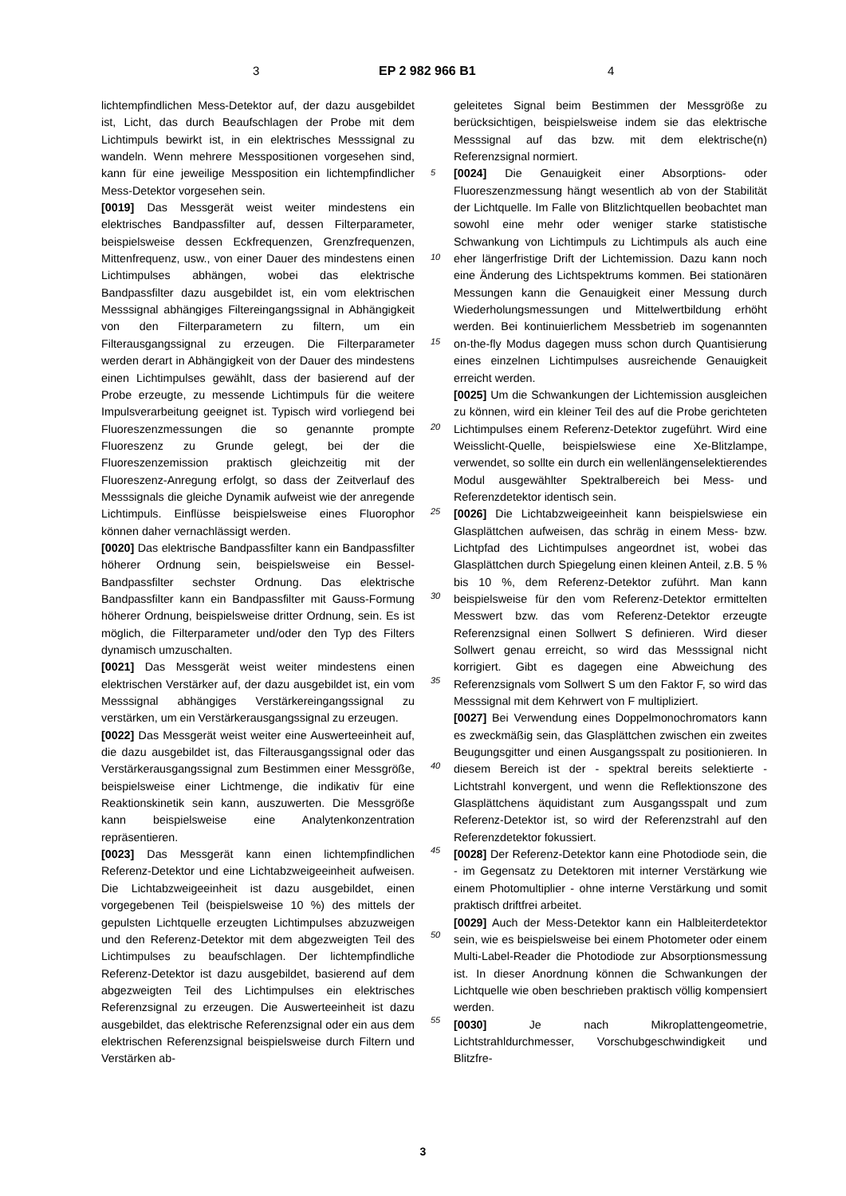3 EP 2 982 966 B1 4
5
10
15
20
25
30
35
40
45
50
55
lichtempfindlichen Mess-Detektor auf, der dazu ausgebildet ist, Licht, das durch Beaufschlagen der Probe mit dem Lichtimpuls bewirkt ist, in ein elektrisches Messsignal zu wandeln. Wenn mehrere Messpositionen vorgesehen sind, kann für eine jeweilige Messposition ein lichtempfindlicher Mess-Detektor vorgesehen sein.
[0019] Das Messgerät weist weiter mindestens ein elektrisches Bandpassfilter auf, dessen Filterparameter, beispielsweise dessen Eckfrequenzen, Grenzfrequenzen, Mittenfrequenz, usw., von einer Dauer des mindestens einen Lichtimpulses abhängen, wobei das elektrische Bandpassfilter dazu ausgebildet ist, ein vom elektrischen Messsignal abhängiges Filtereingangssignal in Abhängigkeit von den Filterparametern zu filtern, um ein Filterausgangssignal zu erzeugen. Die Filterparameter werden derart in Abhängigkeit von der Dauer des mindestens einen Lichtimpulses gewählt, dass der basierend auf der Probe erzeugte, zu messende Lichtimpuls für die weitere Impulsverarbeitung geeignet ist. Typisch wird vorliegend bei Fluoreszenzmessungen die so genannte prompte Fluoreszenz zu Grunde gelegt, bei der die Fluoreszenzemission praktisch gleichzeitig mit der Fluoreszenz-Anregung erfolgt, so dass der Zeitverlauf des Messsignals die gleiche Dynamik aufweist wie der anregende Lichtimpuls. Einflüsse beispielsweise eines Fluorophor können daher vernachlässigt werden.
[0020] Das elektrische Bandpassfilter kann ein Bandpassfilter höherer Ordnung sein, beispielsweise ein Bessel-Bandpassfilter sechster Ordnung. Das elektrische Bandpassfilter kann ein Bandpassfilter mit Gauss-Formung höherer Ordnung, beispielsweise dritter Ordnung, sein. Es ist möglich, die Filterparameter und/oder den Typ des Filters dynamisch umzuschalten.
[0021] Das Messgerät weist weiter mindestens einen elektrischen Verstärker auf, der dazu ausgebildet ist, ein vom Messsignal abhängiges Verstärkereingangssignal zu verstärken, um ein Verstärkerausgangssignal zu erzeugen.
[0022] Das Messgerät weist weiter eine Auswerteeinheit auf, die dazu ausgebildet ist, das Filterausgangssignal oder das Verstärkerausgangssignal zum Bestimmen einer Messgröße, beispielsweise einer Lichtmenge, die indikativ für eine Reaktionskinetik sein kann, auszuwerten. Die Messgröße kann beispielsweise eine Analytenkonzentration repräsentieren.
[0023] Das Messgerät kann einen lichtempfindlichen Referenz-Detektor und eine Lichtabzweigeeinheit aufweisen. Die Lichtabzweigeeinheit ist dazu ausgebildet, einen vorgegebenen Teil (beispielsweise 10 %) des mittels der gepulsten Lichtquelle erzeugten Lichtimpulses abzuzweigen und den Referenz-Detektor mit dem abgezweigten Teil des Lichtimpulses zu beaufschlagen. Der lichtempfindliche Referenz-Detektor ist dazu ausgebildet, basierend auf dem abgezweigten Teil des Lichtimpulses ein elektrisches Referenzsignal zu erzeugen. Die Auswerteeinheit ist dazu ausgebildet, das elektrische Referenzsignal oder ein aus dem elektrischen Referenzsignal beispielsweise durch Filtern und Verstärken ab-
geleitetes Signal beim Bestimmen der Messgröße zu berücksichtigen, beispielsweise indem sie das elektrische Messsignal auf das bzw. mit dem elektrische(n) Referenzsignal normiert.
[0024] Die Genauigkeit einer Absorptions- oder Fluoreszenzmessung hängt wesentlich ab von der Stabilität der Lichtquelle. Im Falle von Blitzlichtquellen beobachtet man sowohl eine mehr oder weniger starke statistische Schwankung von Lichtimpuls zu Lichtimpuls als auch eine eher längerfristige Drift der Lichtemission. Dazu kann noch eine Änderung des Lichtspektrums kommen. Bei stationären Messungen kann die Genauigkeit einer Messung durch Wiederholungsmessungen und Mittelwertbildung erhöht werden. Bei kontinuierlichem Messbetrieb im sogenannten on-the-fly Modus dagegen muss schon durch Quantisierung eines einzelnen Lichtimpulses ausreichende Genauigkeit erreicht werden.
[0025] Um die Schwankungen der Lichtemission ausgleichen zu können, wird ein kleiner Teil des auf die Probe gerichteten Lichtimpulses einem Referenz-Detektor zugeführt. Wird eine Weisslicht-Quelle, beispielswiese eine Xe-Blitzlampe, verwendet, so sollte ein durch ein wellenlängenselektierendes Modul ausgewählter Spektralbereich bei Mess- und Referenzdetektor identisch sein.
[0026] Die Lichtabzweigeeinheit kann beispielswiese ein Glasplättchen aufweisen, das schräg in einem Mess- bzw. Lichtpfad des Lichtimpulses angeordnet ist, wobei das Glasplättchen durch Spiegelung einen kleinen Anteil, z.B. 5 % bis 10 %, dem Referenz-Detektor zuführt. Man kann beispielsweise für den vom Referenz-Detektor ermittelten Messwert bzw. das vom Referenz-Detektor erzeugte Referenzsignal einen Sollwert S definieren. Wird dieser Sollwert genau erreicht, so wird das Messsignal nicht korrigiert. Gibt es dagegen eine Abweichung des Referenzsignals vom Sollwert S um den Faktor F, so wird das Messsignal mit dem Kehrwert von F multipliziert.
[0027] Bei Verwendung eines Doppelmonochromators kann es zweckmäßig sein, das Glasplättchen zwischen ein zweites Beugungsgitter und einen Ausgangsspalt zu positionieren. In diesem Bereich ist der - spektral bereits selektierte - Lichtstrahl konvergent, und wenn die Reflektionszone des Glasplättchens äquidistant zum Ausgangsspalt und zum Referenz-Detektor ist, so wird der Referenzstrahl auf den Referenzdetektor fokussiert.
[0028] Der Referenz-Detektor kann eine Photodiode sein, die - im Gegensatz zu Detektoren mit interner Verstärkung wie einem Photomultiplier - ohne interne Verstärkung und somit praktisch driftfrei arbeitet.
[0029] Auch der Mess-Detektor kann ein Halbleiterdetektor sein, wie es beispielsweise bei einem Photometer oder einem Multi-Label-Reader die Photodiode zur Absorptionsmessung ist. In dieser Anordnung können die Schwankungen der Lichtquelle wie oben beschrieben praktisch völlig kompensiert werden.
[0030] Je nach Mikroplattengeometrie, Lichtstrahldurchmesser, Vorschubgeschwindigkeit und Blitzfre-
3